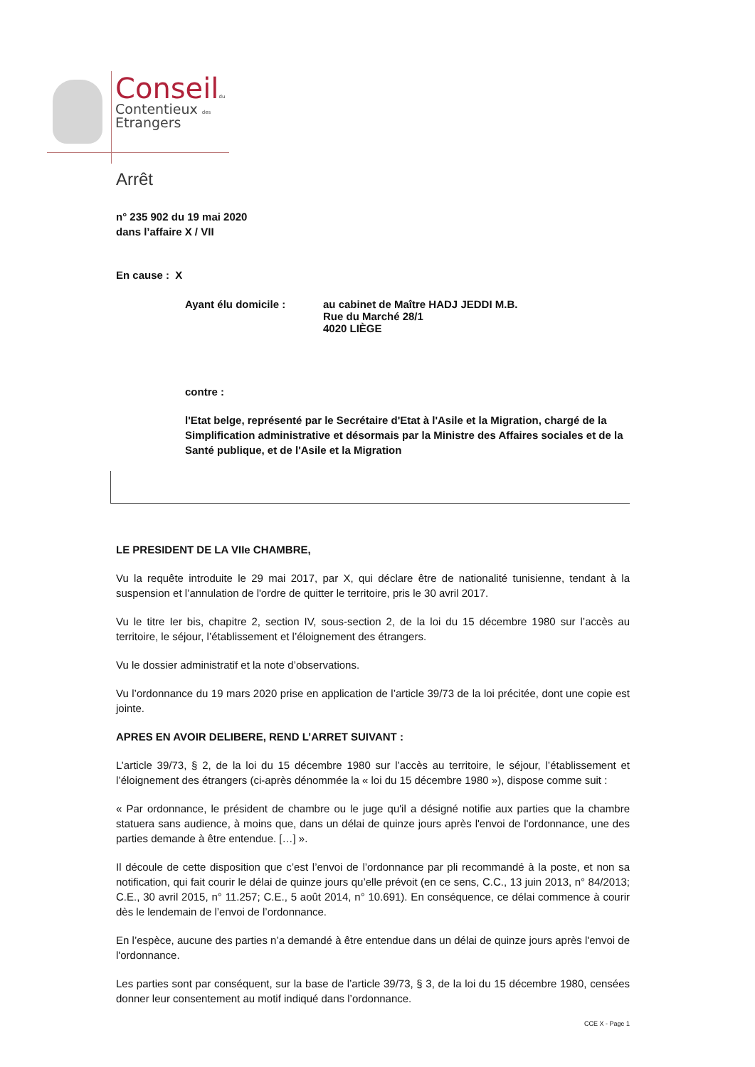Conseil du
Contentieux des
Etrangers
Arrêt
n° 235 902 du 19 mai 2020
dans l’affaire X / VII
En cause : X
Ayant élu domicile : au cabinet de Maître HADJ JEDDI M.B.
Rue du Marché 28/1
4020 LIÈGE
contre :
l'Etat belge, représenté par le Secrétaire d'Etat à l'Asile et la Migration, chargé de la Simplification administrative et désormais par la Ministre des Affaires sociales et de la Santé publique, et de l'Asile et la Migration
LE PRESIDENT DE LA VIIe CHAMBRE,
Vu la requête introduite le 29 mai 2017, par X, qui déclare être de nationalité tunisienne, tendant à la suspension et l’annulation de l'ordre de quitter le territoire, pris le 30 avril 2017.
Vu le titre Ier bis, chapitre 2, section IV, sous-section 2, de la loi du 15 décembre 1980 sur l’accès au territoire, le séjour, l’établissement et l’éloignement des étrangers.
Vu le dossier administratif et la note d’observations.
Vu l’ordonnance du 19 mars 2020 prise en application de l’article 39/73 de la loi précitée, dont une copie est jointe.
APRES EN AVOIR DELIBERE, REND L’ARRET SUIVANT :
L’article 39/73, § 2, de la loi du 15 décembre 1980 sur l’accès au territoire, le séjour, l’établissement et l’éloignement des étrangers (ci-après dénommée la « loi du 15 décembre 1980 »), dispose comme suit :
« Par ordonnance, le président de chambre ou le juge qu'il a désigné notifie aux parties que la chambre statuera sans audience, à moins que, dans un délai de quinze jours après l'envoi de l'ordonnance, une des parties demande à être entendue. […] ».
Il découle de cette disposition que c’est l’envoi de l’ordonnance par pli recommandé à la poste, et non sa notification, qui fait courir le délai de quinze jours qu’elle prévoit (en ce sens, C.C., 13 juin 2013, n° 84/2013; C.E., 30 avril 2015, n° 11.257; C.E., 5 août 2014, n° 10.691). En conséquence, ce délai commence à courir dès le lendemain de l’envoi de l’ordonnance.
En l’espèce, aucune des parties n’a demandé à être entendue dans un délai de quinze jours après l'envoi de l'ordonnance.
Les parties sont par conséquent, sur la base de l’article 39/73, § 3, de la loi du 15 décembre 1980, censées donner leur consentement au motif indiqué dans l’ordonnance.
CCE X - Page 1